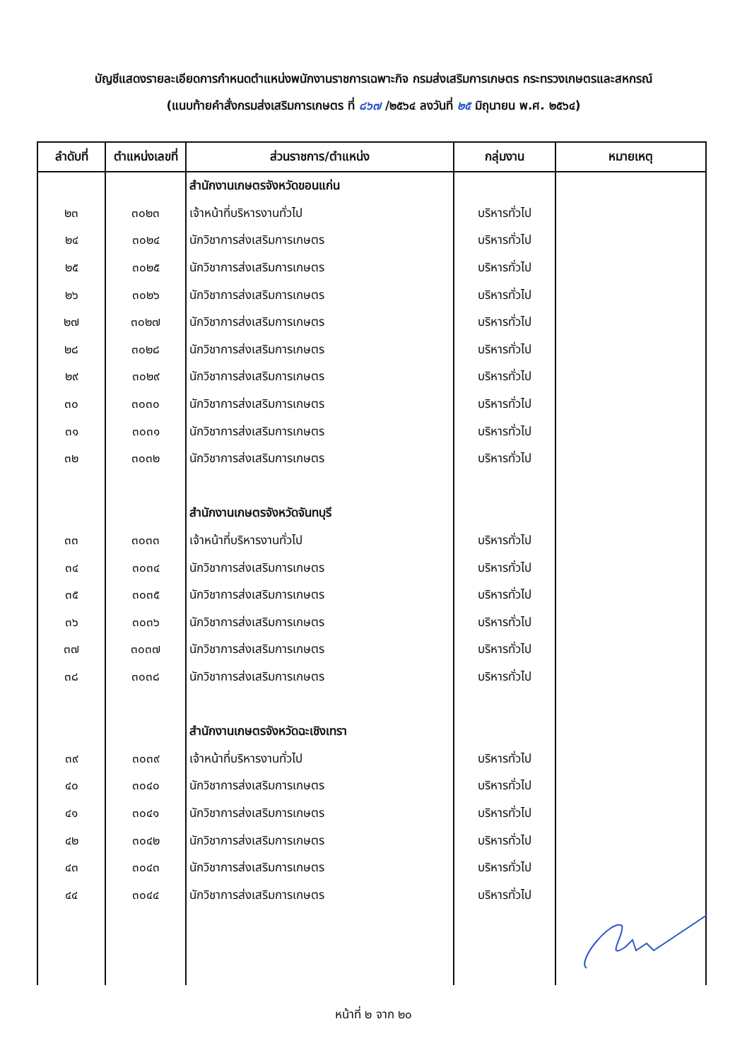บัญชีแสดงรายละเอียดการกำหนดตำแหน่งพนักงานราชการเฉพาะกิจ กรมส่งเสริมการเกษตร กระทรวงเกษตรและสหกรณ์
(แนบท้ายคำสั่งกรมส่งเสริมการเกษตร ที่ ๘๖๗ /๒๕๖๔ ลงวันที่ ๒๕ มิถุนายน พ.ศ. ๒๕๖๔)
| ลำดับที่ | ตำแหน่งเลขที่ | ส่วนราชการ/ตำแหน่ง | กลุ่มงาน | หมายเหตุ |
| --- | --- | --- | --- | --- |
| | | สำนักงานเกษตรจังหวัดขอนแก่น | | |
| ๒๓ | ๓๐๒๓ | เจ้าหน้าที่บริหารงานทั่วไป | บริหารทั่วไป | |
| ๒๔ | ๓๐๒๔ | นักวิชาการส่งเสริมการเกษตร | บริหารทั่วไป | |
| ๒๕ | ๓๐๒๕ | นักวิชาการส่งเสริมการเกษตร | บริหารทั่วไป | |
| ๒๖ | ๓๐๒๖ | นักวิชาการส่งเสริมการเกษตร | บริหารทั่วไป | |
| ๒๗ | ๓๐๒๗ | นักวิชาการส่งเสริมการเกษตร | บริหารทั่วไป | |
| ๒๘ | ๓๐๒๘ | นักวิชาการส่งเสริมการเกษตร | บริหารทั่วไป | |
| ๒๙ | ๓๐๒๙ | นักวิชาการส่งเสริมการเกษตร | บริหารทั่วไป | |
| ๓๐ | ๓๐๓๐ | นักวิชาการส่งเสริมการเกษตร | บริหารทั่วไป | |
| ๓๑ | ๓๐๓๑ | นักวิชาการส่งเสริมการเกษตร | บริหารทั่วไป | |
| ๓๒ | ๓๐๓๒ | นักวิชาการส่งเสริมการเกษตร | บริหารทั่วไป | |
| | | สำนักงานเกษตรจังหวัดจันทบุรี | | |
| ๓๓ | ๓๐๓๓ | เจ้าหน้าที่บริหารงานทั่วไป | บริหารทั่วไป | |
| ๓๔ | ๓๐๓๔ | นักวิชาการส่งเสริมการเกษตร | บริหารทั่วไป | |
| ๓๕ | ๓๐๓๕ | นักวิชาการส่งเสริมการเกษตร | บริหารทั่วไป | |
| ๓๖ | ๓๐๓๖ | นักวิชาการส่งเสริมการเกษตร | บริหารทั่วไป | |
| ๓๗ | ๓๐๓๗ | นักวิชาการส่งเสริมการเกษตร | บริหารทั่วไป | |
| ๓๘ | ๓๐๓๘ | นักวิชาการส่งเสริมการเกษตร | บริหารทั่วไป | |
| | | สำนักงานเกษตรจังหวัดฉะเชิงเทรา | | |
| ๓๙ | ๓๐๓๙ | เจ้าหน้าที่บริหารงานทั่วไป | บริหารทั่วไป | |
| ๔๐ | ๓๐๔๐ | นักวิชาการส่งเสริมการเกษตร | บริหารทั่วไป | |
| ๔๑ | ๓๐๔๑ | นักวิชาการส่งเสริมการเกษตร | บริหารทั่วไป | |
| ๔๒ | ๓๐๔๒ | นักวิชาการส่งเสริมการเกษตร | บริหารทั่วไป | |
| ๔๓ | ๓๐๔๓ | นักวิชาการส่งเสริมการเกษตร | บริหารทั่วไป | |
| ๔๔ | ๓๐๔๔ | นักวิชาการส่งเสริมการเกษตร | บริหารทั่วไป | |
หน้าที่ ๒ จาก ๒๐